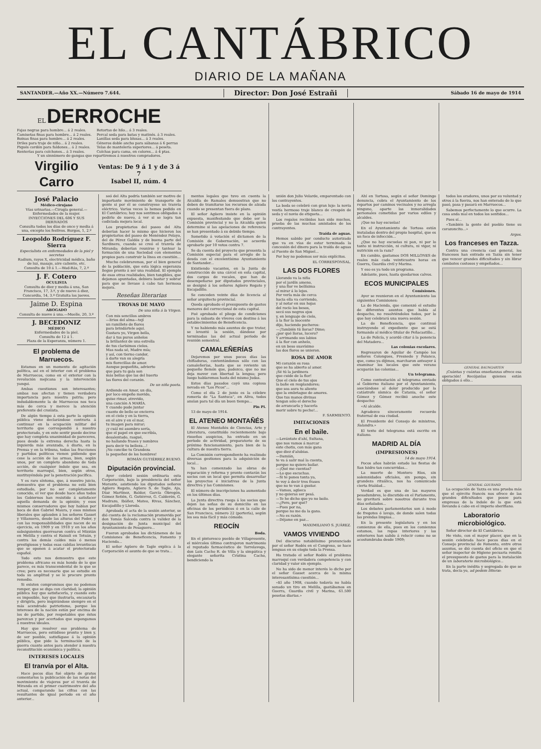EL CANTÁBRICO
DIARIO DE LA MAÑANA
SANTANDER.—Año XX.—Número 7.644. Director: Don José Estrañi Sábado 16 de mayo de 1914
EL DERROCHE
Fajas negras para hombre... á 2 reales.
Camisetas finas para hombre... á 2 reales.
Boinas finas para hombre... á 2 reales.
Driles para traje de niño... á 2 reales.
Piqués cordón para faldones... á 2 reales.
Renterías para colchones... á 3 reales.
Retortas de hilo... á 3 reales.
Percal seda para batas y matinés. á 3 reales.
Lanillas seda para blusas... á 3 reales.
Géneros doble ancho para sábanas á 6 perras
Telas de mantelería superiores... á peseta.
Colchas para cama, en colores... á 4 ptas.
Y un sinnúmero de gangas que repartiremos á nuestros compradores.
Virgilio Carro Ventas: De 9 á 1 y de 3 á 7
Isabel II, núm. 4
José Palacio
Médico-cirujano
Vías urinarias.—Cirugía general.—Enfermedades de la mujer.
INYECCIONES DEL 606 Y SUS DERIVADOS
Consulta todos los días de once y media á una, excepto los festivos. Burgos, 1, 2.º
Leopoldo Rodríguez F. Sierra
Especialista en enfermedades de la piel y secretas
Radium, rayos X, electricidad médica, baño de luz, masaje, aire caliente, etc.
Consulta de 10 á 1.—Wad-Rás, 7, 2.º
J. F. Cotero
OCULISTA
Consulta de diez y media á una, San Francisco, 17, 3.º, y de nueve á diez, Concordia, 14, 3.º Gratuita los jueves.
Jaime D. Espina
ABOGADO
Consulta de nueve á una.—Muelle, 20, 3.º
J. BECEDONIZ
MÉDICO
Enfermedades de la piel.
Consulta de 12 á 1.
Plaza de la Esperanza, número 1.
El problema de Marruecos.
Estamos en un momento de agitación política, así en el interior con el problema de Marruecos, como en el exterior con la revolución mejicana y la intervención yanqui.
Ambas cuestiones son interesantes; ambas nos afectan y tienen verdadera importancia para nuestra patria; pero indudablemente la de Marruecos nos toca más de cerca y merece la atención preferente del cronista.
De algún tiempo á esta parte la opinión pública viene declarándose contraria á continuar en la ocupación militar del territorio que correspondió á nuestro protectorado, y en este sentir puede decirse que hay completa unanimidad de pareceres, pues desde la extrema derecha hasta la izquierda más avanzada, á diario, en la Prensa y en la tribuna, todas las fracciones y partidos políticos vienen pidiendo que cese la acción de las armas, bien, según unos, por un completo abandono de toda acción, de cualquier índole que sea, en territorio marroquí, bien, según otros, sustituyéndola por la penetración pacífica.
Y es raro síntoma, que, á nuestro juicio, demuestra que el problema no está bien estudiado, por no ser completamente conocido, el ver que desde hace años todos los Gobiernos han resistido á satisfacer aquella demanda de la opinión; y esos mismos conservadores que hoy hablan por boca de don Gabriel Maura, y esos mismos liberales que aplauden á los señores Gasset y Villanueva, desde las alturas del Poder, y con las responsabilidades que nacen de su ejercicio, en 1909 y en 1910 y en los años subsiguientes guerrearon contra el Mizzián en Melilla y contra el Raisuli en Tetuán, y contra los demás caídes más ó menos prestigiosos y todas esas cabilas levantiscas que se oponen á acatar el protectorado español.
Todo esto nos demuestra que este problema africano es más hondo de lo que parece, es más transcendental de lo que se cree; pero es necesario que se estudie en toda su amplitud y se le procure pronto remedio.
Si existen compromisos que no podemos romper, que se diga con claridad; la opinión pública hay que satisfacerla, y cuando esto es imposible, hay que ilustrarla, encauzarla y dirigirla, pero inspirándose siempre en el más acendrado patriotismo, porque los intereses de la nación están por encima de los de partido, por respetables que éstos parezcan y por acertados que supongamos á nuestros ideales.
Hay que resolver ese problema de Marruecos, pero estúdiese pronto y bien y, de ser posible, satisfágase á la opinión pública, que pide la terminación de la guerra cuanto antes para atender á nuestra reconstitución económica y política.
INTERESES LOCALES
El tranvía por el Alta.
Hace pocos días fué objeto de gratos comentarios la publicación de las notas del movimiento de viajeros por el tranvía de Miranda en el primer cuatrimestre del año actual, comparando las cifras con las resultantes de igual período en el año anterior...
seó del Alta podría también ser motivo de importante movimiento de transporte de gente si por él se construyese un tranvía eléctrico. Varias veces lo hemos pedido en El Cantábrico; hoy nos sentimos obligados á pedirlo de nuevo, á ver si se logra tan codiciada mejora local.
Los propietarios del paseo del Alta deberían hacer lo mismo que hicieron los propietarios del paseo de Menéndez Pelayo, del de Pérez Galdós y de buena parte del Sardinero, cuando se creó el tranvía de Miranda; deberían reunirse y tantear la formación de una Sociedad con elementos propios para construir la línea en cuestión...
Mucho celebraremos, por el bien general de la población, que esta lógica esperanza llegue pronto á ser una realidad. El ejemplo de esas otras realidades, bien tangibles, que dejamos apuntadas, debiera bastar y sobrar para que se llevase á cabo tan hermosa mejora.
Reseñas literarias
TROVAS DE MAYO
De una niña á la Virgen.
Con mis sencillos ambres
—lirios del alma—tejí
un ramillete de flores
para brindártele aquí.
Gustara yo, Virgen bella,
dar á tus puros anhelos
la brillantez de una estrella
de tus clarísimos cielos.
Mas nada sé, Madre mía;
y así, con tierno candor,
á darte van su alegría
mis florecillas de amor.
Aunque pequeñita, advierto
que para tu gala son
más bellas que las del huerto
las flores del corazón.
De un niño poeta.
Ardiendo en Amor, un día,
por loco empeño movido,
quise rimar, atrevido,
una canción A MARÍA.
Y cuando pude juntar
cuanto de bello se encierra
en el cielo y en la tierra,
en el aire y en el mar,
tu imagen para mirar;
¡y cuál mi asombro sería,
que el papel en que escribía,
desalentado, rasgué,
no hallando frases y nombres
para decir tu belleza...!
¡No concibe tu Grandeza
la pequeñez de los hombres!
ROMÁN GUTIÉRREZ BUENO.
Diputación provincial.
Ayer celebró sesión ordinaria esta Corporación, bajo la presidencia del señor Morante, asistiendo los diputados señores Agüero Regato, Agüero S. de Tagle, Aja, Díaz Martínez, Baldor, García Obregón, Gómez Setién, G. Gutiérrez, G. Calderón, G. Madrazo, Ibáñez, Mateo, Rivas, Sánchez, Escajadillo y Lloreda.
Aprobada el acta de la sesión anterior, se dió cuenta de la reclamación promovida por don Tomás Salceda contra la validez de la designación de Junta municipal del Ayuntamiento de Pesaguero...
Fueron aprobados los dictámenes de las Comisiones de Beneficencia, Fomento y Hacienda...
El señor Agüero de Tagle explica á la Corporación el asunto de que se trata...
mentos legales que tuvo en cuenta la Alcaldía de Ramales demuestran que no deben de tramitarse los recursos de alzada cuando se presentan fuera de plazo.
El señor Agüero insiste en la opinión expuesta, manifestando que debe ser la Comisión provincial y no la Alcaldía quien determine si las apelaciones de referencia se han presentado á su debido tiempo.
Sometido á votación el dictamen de la Comisión de Gobernación, se acuerda aprobarle por 10 votos contra 7.
Se da cuenta del proyecto que presenta la Comisión especial para el arreglo de la deuda con el excelentísimo Ayuntamiento de Santander...
Existiendo vacantes, en la Junta de construcción de una cárcel en esta capital, dos cargos de vocales, que han de desempeñarse por diputados provinciales, se designó á los señores Agüero Regato y Escajadillo.
Se conceden veinte días de licencia al señor arquitecto provincial.
Queda aprobado el presupuesto de gastos menores del correccional de esta capital.
Fué aprobado el pliego de condiciones para la subasta de víveres con destino á los establecimientos de Beneficencia.
Y no habiendo más asuntos de que tratar, se levantó la sesión, dándose por terminadas las del actual período de reunión semestral.
CAMALEÑERÍAS
Dejaremos por unos pocos días las chifladuras, contentándonos sólo con las camaleñerías, hasta que se reviente un pequeño flemón que, padezco, que no me deja mover con libertad la lengua; pero luego hablaremos hasta del mismo Judas.
Estos días pasados cayó una copiosa nevada en "Los Picos"...
Como el día 2 de junio es la célebre romería de "La Santuca", en Aliva, todos ansían para tal día un buen tiempo...
Pin Pi.
13 de mayo de 1914.
EL ATENEO MONTAÑÉS
El Ateneo Montañés de Ciencias, Arte y Literatura, constituído recientemente bajo risueños auspicios, ha entrado en un período de actividad, preparatorio de su próximo funcionamiento, para bien de la cultura de nuestra tierra.
La Comisión correspondiente ha realizado diversas gestiones para la adquisición de local...
Ya han comenzado las obras de reparación y reforma y pronto contarán los socios con un local que permita desarrollar los proyectos é iniciativas de la Junta directiva y las Comisiones.
El número de inscripciones ha aumentado en los últimos días.
La Junta directiva ruega á los socios que dejen las señas de su domicilio en las oficinas de los periódicos ó en la calle de San Francisco, número 22 (portería), según les sea más fácil y más cómodo.
REOCÍN
Boda.
En el pintoresco pueblo de Villapresente, el miércoles último contrajeron matrimonio el reputado farmacéutico de Torrelavega, don Luis Cacho R. de Villa y la simpática y elegante señorita Cristina Cacho, bendiciendo la
unión don Julio Velarde, emparentado con los contrayentes.
La boda se celebró con gran lujo: la novia vestía hermoso traje blanco de crespón de seda y el novio de etiqueta...
Los regalos recibidos han sido muchos, prueba de las muchas amistades de los contrayentes.
Traída de aguas.
Hemos sabido por conducto autorizado que va en vías de estar terminada la concesión del dinero para la traída de aguas al Puente de San Miguel...
Por hoy no podemos ser más explícitos.
EL CORRESPONSAL.
LAS DOS FLORES
Llorando va la niña
por el jardín ameno,
y una flor ve bellísima
al mirar á lo lejos.
Por verla más de cerca
hacia ella va corriendo,
y al notar en sus hojas
del rocío los besos,
secó sus negros ojos
y, en lenguaje de cielo,
á la flor la inocente
dijo, haciendo pucheros:
—¡También tú lloras? Dime;
¿por qué lloras, lucero?
Y arrimando sus labios
á la flor con anhelo,
en un beso suavísimo
las dos flores se unieron.
ROSA DE AMOR
Mi corazón es rosa
que se ha abierto al amor.
¡Sé tú la jardinera
que cuide de la flor!
Que el cielo de tus ojos
la bañe en resplandores;
que sea aura tu aliento
que la embriague de amores.
Que tus manos divinas
tengan sólo el derecho
de arrancarla y hacerla
morir sobre tu pecho!...
F. SARMIENTO.
IMITACIONES
En el baile.
—Levántate d'ahí, Sultana,
que nos vamos á marcar
este chotis, con más gana
que diez d'alubias.
—Damián,
te va á salir mal la cuenta,
porque no quiero bailar.
—¡Qué me cuentas?
—Lo que escuchas.
—Si te pones tonta ya,
te voy á decir tres frases
que no te van á gustar.
—Vamos, agüeca
y no quieras ser pesá.
—Te he dicho que yo no bailo.
—¿Pero, por qué?
—Pues por na,
porque no me da la gana.
—No es razón.
—Déjame en paz...
MAXIMILIANO S. JUÁREZ.
VAMOS VIVIENDO
Del discurso notabilísimo pronunciado por el señor Rodés en el Congreso, se hace lenguas en su elogio toda la Prensa.
Ha tratado el señor Rodés el problema marroquí con verdadera competencia y con claridad y valor sin ejemplo.
No ha sido de menor interés lo dicho por el señor Gasset acerca de la misma interesantísima cuestión...
«El año 1908, cuando todavía no había sonado un tiro en Melilla, gastábamos en Guerra, Guardia civil y Marina, 61.500 pesetas diarias.»
Ahí en Tortosa, según el señor Domingo denuncia, cobra el Ayuntamiento de los repartos por caminos vecinales y no arregla ninguno, aparte las inmoralidades personales cometidas por varios ediles y alcaldes.
¡Que no hay escuelas!
En el Ayuntamiento de Tortosa están instaladas dentro del propio hospital, que es un foco de infección...
¿Que no hay escuelas ni pan, ni por lo tanto ni instrucción, ni cultura, ni vigor, ni nutrición en la raza?
En cambio, gastamos DOS MILLONES de reales más cada veinticuatro horas en Guerra, Guardia civil y Marina.
Y eso es ya todo un programa.
Adelante, pues, hasta quedarnos calvos.
ECOS MUNICIPALES
Comisiones.
Ayer se reunieron en el Ayuntamiento las siguientes Comisiones:
La de Hacienda, que comenzó el estudio de diferentes asuntos que había al despacho, no resolviéndolos todos, por lo que hoy celebrará una nueva sesión.
La de Beneficencia, que continuó instruyendo el expediente que se está formando al médico titular de Peñacastillo...
La de Policía, y acordó citar á la ponencia del Matadero...
Las colonias escolares.
Regresaron de Aguilar de Campóo los señores Colongues, Fresnedo y Polanco, que, como ya dijimos, marcharon anteayer á examinar los locales que este verano ocuparán las colonias...
Un telegrama.
Como contestación al telegrama enviado al Gobierno italiano por el Ayuntamiento, asociándose al dolor producido por la catástrofe sísmica de Catania, el señor Gómez y Gómez recibió anoche este despacho:
«Al alcalde.
Agradezco sinceramente recuerdo fraternal de esa ciudad.
El Presidente del Consejo de ministros, Salandra.»
El texto del telegrama está escrito en italiano.
MADRID AL DÍA
(IMPRESIONES)
14 de mayo 1914.
Pocos años habrán estado las fiestas de San Isidro tan concurridas...
La muerte de Montero Ríos, sin solemnidades oficiales, sin pompa, sin grandeza rituálica, nos ha comunicado cierta frialdad...
Verdad es que una de las mayores pesadumbres, lo discutido en el Parlamento, no gravitará sobre nosotros durante tres días señalados...
Los debates parlamentarios son á modo de fregotes ó lavajo, de donde salen todas las prendas limpias...
En la presente legislatura y en los comienzos de ella, pues en los comienzos estamos, las ropas interiores y las exteriores han salido á relucir como no se acostumbraba desde 1909;
todos los oradores, unos por su voluntad y otros á la fuerza, nos han enterado de lo que pasó, pasa y pasará en Marruecos...
Sabemos perfectamente lo que ocurre. La cosa anda mal en todos los sentidos...
Pues sí...
«También la gente del pueblo tiene su corazoncito...»
Argos.
Los franceses en Tazza.
Contra una creencia casi general, los franceses han entrado en Tazza sin tener que vencer grandes dificultades y sin librar combates costosos y empeñados...
GENERAL BAUNGARTEN
¡Cuántas y cuántas enseñanzas ofrece esa operación! Recójanlas quienes están obligados á ello...
GENERAL GOURAND
La ocupación de Tazza es una prueba más que el ejército francés nos ofrece de las grandes dificultades que posee para empresas de la índole de la que está llevando á cabo en el imperio sherifiano.
Laboratorio microbiológico.
Señor director de El Cantábrico.
He visto, con el mayor placer, que en la sesión celebrada hace pocos días en el Consejo provincial de Fomento, entre otros asuntos, se dió cuenta del oficio en que el señor inspector de Higiene pecuaria remitía el presupuesto de gastos para la instalación de un laboratorio microbiológico...
En la parte inédita y segregada de que se trata, decía yo, ad pedem litteræ: